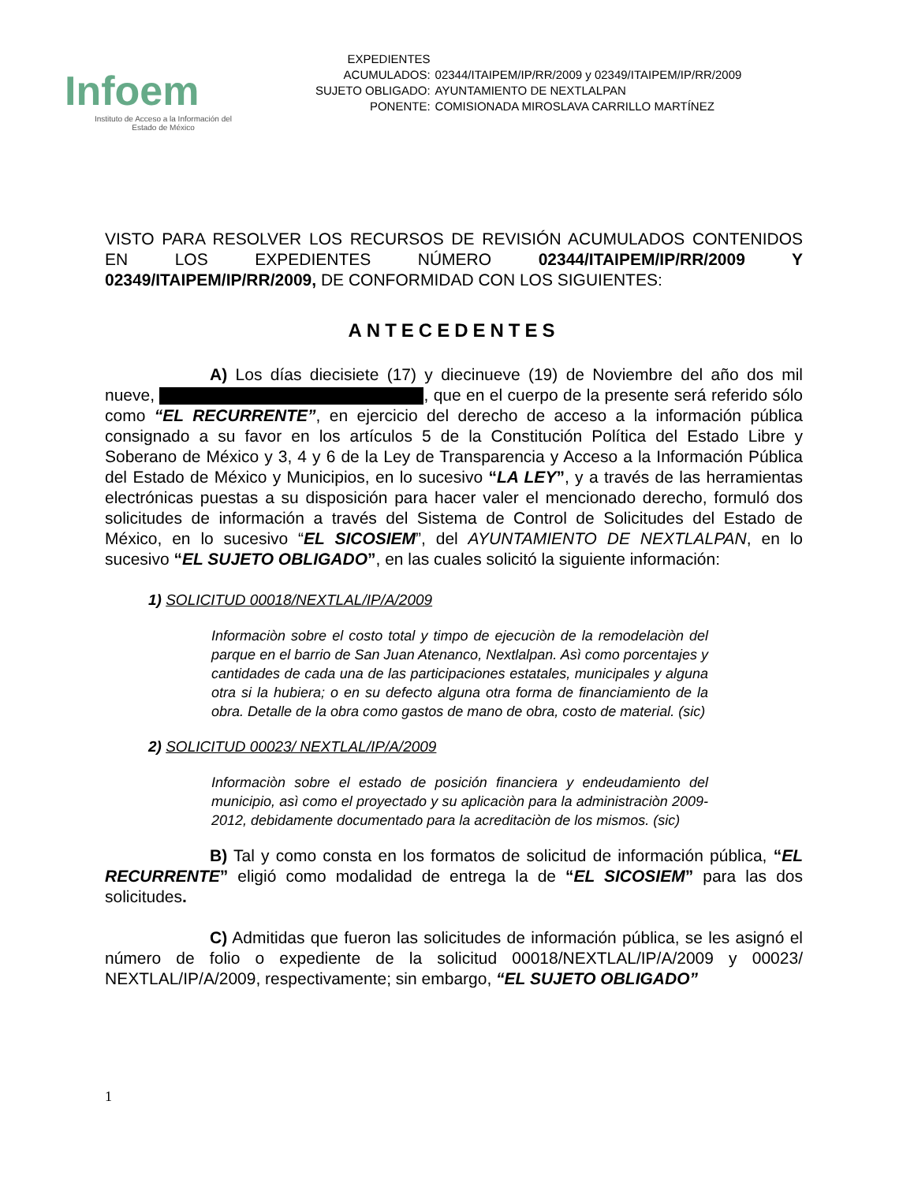Infoem
Instituto de Acceso a la Información del
Estado de México
| EXPEDIENTES ACUMULADOS: | 02344/ITAIPEM/IP/RR/2009 y 02349/ITAIPEM/IP/RR/2009 |
| SUJETO OBLIGADO: | AYUNTAMIENTO DE NEXTLALPAN |
| PONENTE: | COMISIONADA MIROSLAVA CARRILLO MARTÍNEZ |
VISTO PARA RESOLVER LOS RECURSOS DE REVISIÓN ACUMULADOS CONTENIDOS EN LOS EXPEDIENTES NÚMERO 02344/ITAIPEM/IP/RR/2009 Y 02349/ITAIPEM/IP/RR/2009, DE CONFORMIDAD CON LOS SIGUIENTES:
ANTECEDENTES
A) Los días diecisiete (17) y diecinueve (19) de Noviembre del año dos mil nueve, , que en el cuerpo de la presente será referido sólo como “EL RECURRENTE”, en ejercicio del derecho de acceso a la información pública consignado a su favor en los artículos 5 de la Constitución Política del Estado Libre y Soberano de México y 3, 4 y 6 de la Ley de Transparencia y Acceso a la Información Pública del Estado de México y Municipios, en lo sucesivo “LA LEY”, y a través de las herramientas electrónicas puestas a su disposición para hacer valer el mencionado derecho, formuló dos solicitudes de información a través del Sistema de Control de Solicitudes del Estado de México, en lo sucesivo “EL SICOSIEM”, del AYUNTAMIENTO DE NEXTLALPAN, en lo sucesivo “EL SUJETO OBLIGADO”, en las cuales solicitó la siguiente información:
1) SOLICITUD 00018/NEXTLAL/IP/A/2009
Informaciòn sobre el costo total y timpo de ejecuciòn de la remodelaciòn del parque en el barrio de San Juan Atenanco, Nextlalpan. Asì como porcentajes y cantidades de cada una de las participaciones estatales, municipales y alguna otra si la hubiera; o en su defecto alguna otra forma de financiamiento de la obra. Detalle de la obra como gastos de mano de obra, costo de material. (sic)
2) SOLICITUD 00023/ NEXTLAL/IP/A/2009
Informaciòn sobre el estado de posición financiera y endeudamiento del municipio, asì como el proyectado y su aplicaciòn para la administraciòn 2009-2012, debidamente documentado para la acreditaciòn de los mismos. (sic)
B) Tal y como consta en los formatos de solicitud de información pública, “EL RECURRENTE” eligió como modalidad de entrega la de “EL SICOSIEM” para las dos solicitudes.
C) Admitidas que fueron las solicitudes de información pública, se les asignó el número de folio o expediente de la solicitud 00018/NEXTLAL/IP/A/2009 y 00023/ NEXTLAL/IP/A/2009, respectivamente; sin embargo, “EL SUJETO OBLIGADO”
1